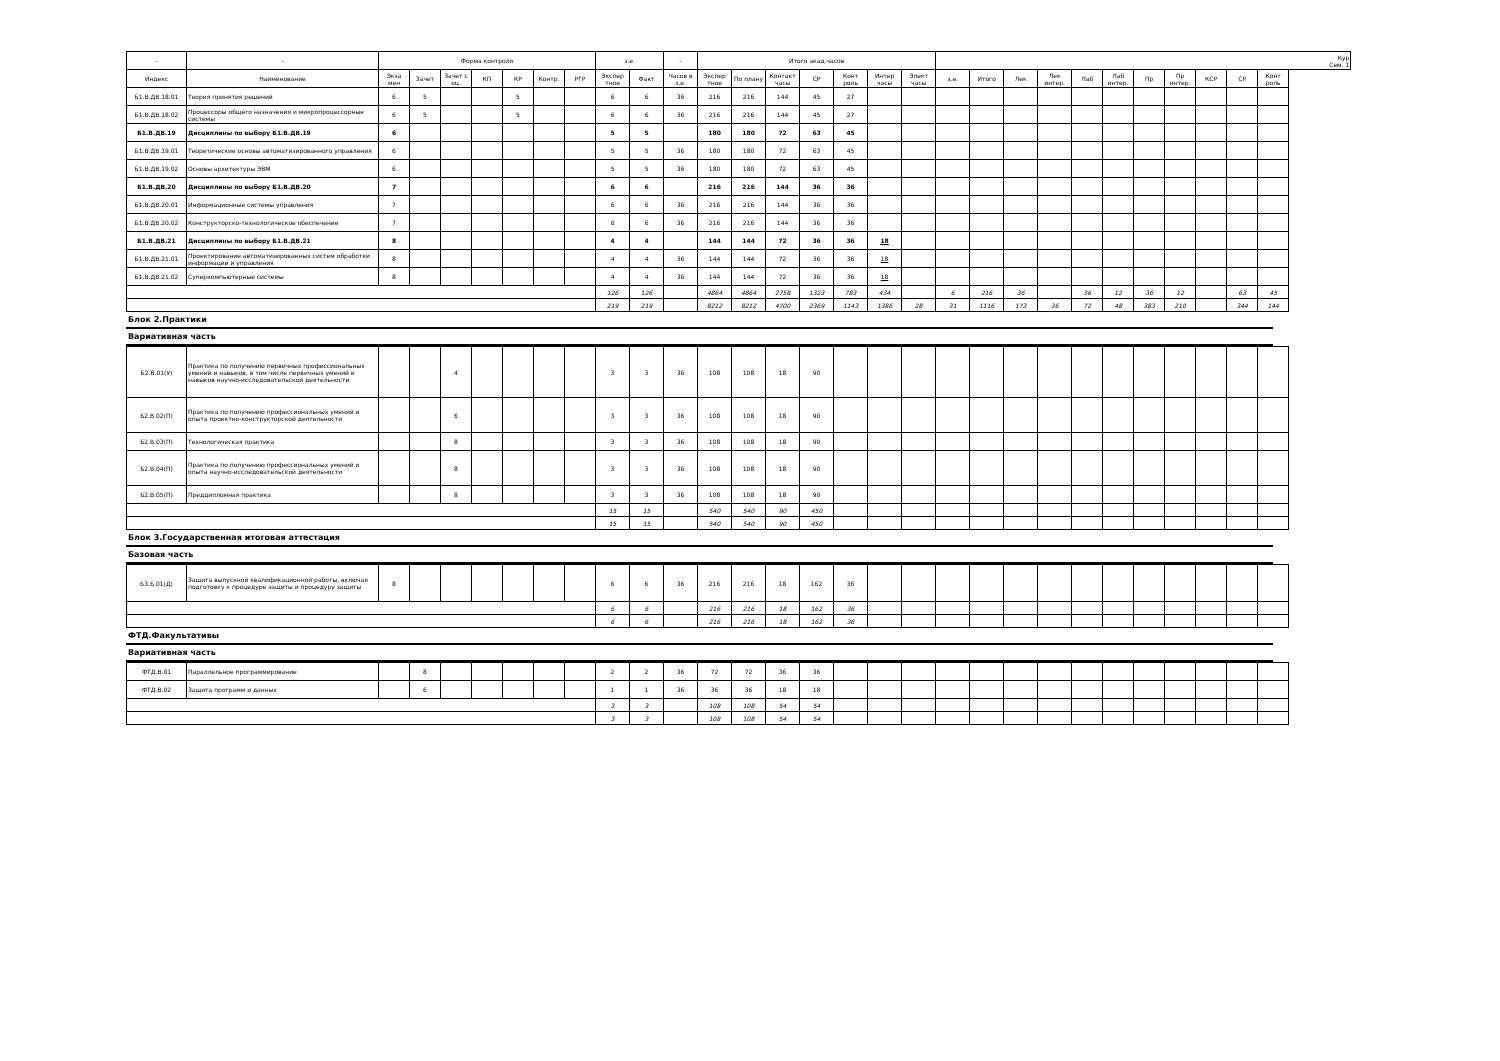| - | - | Форма контроля | | | | | | | з.е. | | - | Итого акад.часов | | | | | | | Кур Сем. 1 | | | | | | | | | | |
| Индекс | Наименование | Экза мен | Зачет | Зачет с оц. | КП | КР | Контр. | РГР | Экспер тное | Факт | Часов в з.е. | Экспер тное | По плану | Контакт часы | СР | Конт роль | Интер часы | Элект часы | з.е. | Итого | Лек | Лек интер. | Лаб | Лаб интер. | Пр | Пр интер. | КСР | СР | Конт роль |
| Б1.В.ДВ.18.01 | Теория принятия решений | 6 | 5 | | | 5 | | | 6 | 6 | 36 | 216 | 216 | 144 | 45 | 27 | | | | | | | | | | | | | |
| Б1.В.ДВ.18.02 | Процессоры общего назначения и микропроцессорные системы | 6 | 5 | | | 5 | | | 6 | 6 | 36 | 216 | 216 | 144 | 45 | 27 | | | | | | | | | | | | | |
| Б1.В.ДВ.19 | Дисциплины по выбору Б1.В.ДВ.19 | 6 | | | | | | | 5 | 5 | | 180 | 180 | 72 | 63 | 45 | | | | | | | | | | | | | |
| Б1.В.ДВ.19.01 | Теоретические основы автоматизированного управления | 6 | | | | | | | 5 | 5 | 36 | 180 | 180 | 72 | 63 | 45 | | | | | | | | | | | | | |
| Б1.В.ДВ.19.02 | Основы архитектуры ЭВМ | 6 | | | | | | | 5 | 5 | 36 | 180 | 180 | 72 | 63 | 45 | | | | | | | | | | | | | |
| Б1.В.ДВ.20 | Дисциплины по выбору Б1.В.ДВ.20 | 7 | | | | | | | 6 | 6 | | 216 | 216 | 144 | 36 | 36 | | | | | | | | | | | | | |
| Б1.В.ДВ.20.01 | Информационные системы управления | 7 | | | | | | | 6 | 6 | 36 | 216 | 216 | 144 | 36 | 36 | | | | | | | | | | | | | |
| Б1.В.ДВ.20.02 | Конструкторско-технологическое обеспечение | 7 | | | | | | | 6 | 6 | 36 | 216 | 216 | 144 | 36 | 36 | | | | | | | | | | | | | |
| Б1.В.ДВ.21 | Дисциплины по выбору Б1.В.ДВ.21 | 8 | | | | | | | 4 | 4 | | 144 | 144 | 72 | 36 | 36 | 18 | | | | | | | | | | | | |
| Б1.В.ДВ.21.01 | Проектирование автоматизированных систем обработки информации и управления | 8 | | | | | | | 4 | 4 | 36 | 144 | 144 | 72 | 36 | 36 | 18 | | | | | | | | | | | | |
| Б1.В.ДВ.21.02 | Суперкомпьютерные системы | 8 | | | | | | | 4 | 4 | 36 | 144 | 144 | 72 | 36 | 36 | 18 | | | | | | | | | | | | |
| | | | | | | | | | 126 | 126 | | 4864 | 4864 | 2758 | 1323 | 783 | 434 | | 6 | 216 | 36 | | 36 | 12 | 36 | 12 | | 63 | 45 |
| | | | | | | | | | 219 | 219 | | 8212 | 8212 | 4700 | 2369 | 1143 | 1386 | 28 | 31 | 1116 | 173 | 36 | 72 | 48 | 383 | 210 | | 344 | 144 |
Блок 2.Практики
Вариативная часть
| Б2.В.01(У) | Практика по получению первичных профессиональных умений и навыков, в том числе первичных умений и навыков научно-исследовательской деятельности | | | 4 | | | | | 3 | 3 | 36 | 108 | 108 | 18 | 90 | | | | | | | | | | | | | | |
| Б2.В.02(П) | Практика по получению профессиональных умений и опыта проектно-конструкторской деятельности | | | 6 | | | | | 3 | 3 | 36 | 108 | 108 | 18 | 90 | | | | | | | | | | | | | | |
| Б2.В.03(П) | Технологическая практика | | | 8 | | | | | 3 | 3 | 36 | 108 | 108 | 18 | 90 | | | | | | | | | | | | | | |
| Б2.В.04(П) | Практика по получению профессиональных умений и опыта научно-исследовательской деятельности | | | 8 | | | | | 3 | 3 | 36 | 108 | 108 | 18 | 90 | | | | | | | | | | | | | | |
| Б2.В.05(П) | Преддипломная практика | | | 8 | | | | | 3 | 3 | 36 | 108 | 108 | 18 | 90 | | | | | | | | | | | | | | |
| | | | | | | | | | 15 | 15 | | 540 | 540 | 90 | 450 | | | | | | | | | | | | | | |
| | | | | | | | | | 15 | 15 | | 540 | 540 | 90 | 450 | | | | | | | | | | | | | | |
Блок 3.Государственная итоговая аттестация
Базовая часть
| Б3.Б.01(Д) | Защита выпускной квалификационной работы, включая подготовку к процедуре защиты и процедуру защиты | 8 | | | | | | | 6 | 6 | 36 | 216 | 216 | 18 | 162 | 36 | | | | | | | | | | | | | |
| | | | | | | | | | 6 | 6 | | 216 | 216 | 18 | 162 | 36 | | | | | | | | | | | | | |
| | | | | | | | | | 6 | 6 | | 216 | 216 | 18 | 162 | 36 | | | | | | | | | | | | | |
ФТД.Факультативы
Вариативная часть
| ФТД.В.01 | Параллельное программирование | | 8 | | | | | | 2 | 2 | 36 | 72 | 72 | 36 | 36 | | | | | | | | | | | | | | |
| ФТД.В.02 | Защита программ и данных | | 6 | | | | | | 1 | 1 | 36 | 36 | 36 | 18 | 18 | | | | | | | | | | | | | | |
| | | | | | | | | | 3 | 3 | | 108 | 108 | 54 | 54 | | | | | | | | | | | | | | |
| | | | | | | | | | 3 | 3 | | 108 | 108 | 54 | 54 | | | | | | | | | | | | | | |